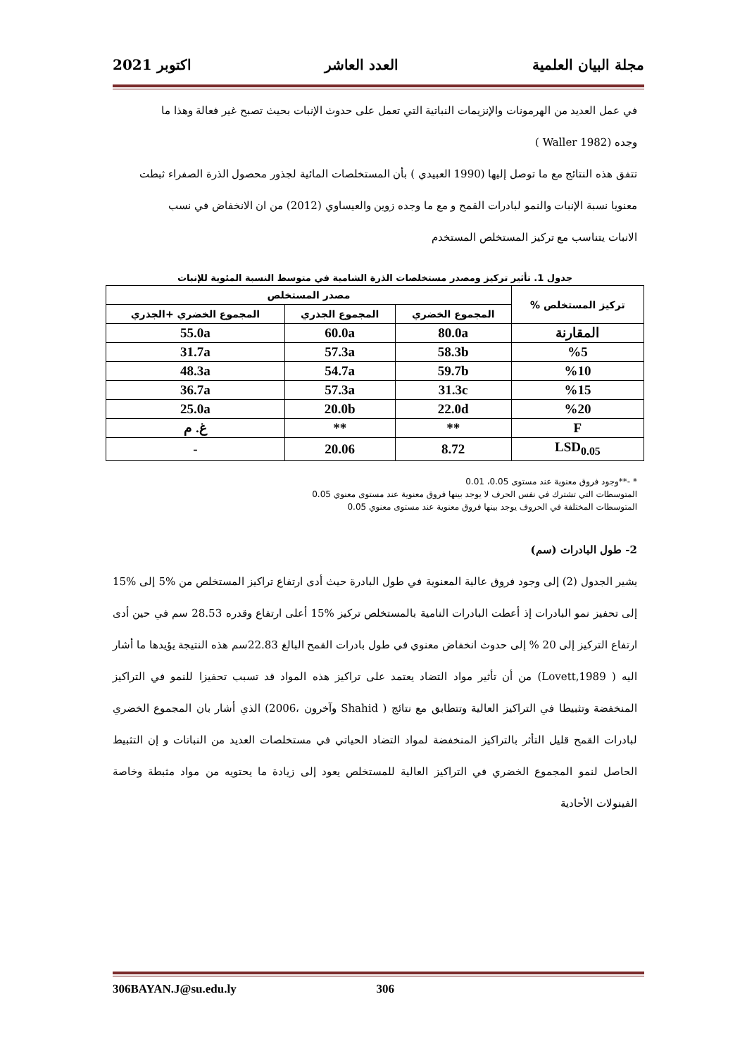مجلة البيان العلمية العدد العاشر اكتوبر 2021
في عمل العديد من الهرمونات والإنزيمات النباتية التي تعمل على حدوث الإنبات بحيث تصبح غير فعالة وهذا ما
وجده (Waller 1982 )
تتفق هذه النتائج مع ما توصل إليها (1990 العبيدي ) بأن المستخلصات المائية لجذور محصول الذرة الصفراء ثبطت
معنويا نسبة الإنبات والنمو لبادرات القمح و مع ما وجده زوين والعيساوي (2012) من ان الانخفاض في نسب
الانبات يتناسب مع تركيز المستخلص المستخدم
جدول 1. تأثير تركيز ومصدر مستخلصات الذرة الشامية في متوسط النسبة المئوية للإنبات
| تركيز المستخلص % | مصدر المستخلص | | |
| --- | --- | --- | --- |
| | المجموع الخضري | المجموع الجذري | المجموع الخضري +الجذري |
| المقارنة | 80.0a | 60.0a | 55.0a |
| %5 | 58.3b | 57.3a | 31.7a |
| %10 | 59.7b | 54.7a | 48.3a |
| %15 | 31.3c | 57.3a | 36.7a |
| %20 | 22.0d | 20.0b | 25.0a |
| F | ** | ** | غ. م |
| LSD<sub>0.05</sub> | 8.72 | 20.06 | - |
* -**وجود فروق معنوية عند مستوى 0.05، 0.01
المتوسطات التي تشترك في نفس الحرف لا يوجد بينها فروق معنوية عند مستوى معنوي 0.05
المتوسطات المختلفة في الحروف يوجد بينها فروق معنوية عند مستوى معنوي 0.05
2- طول البادرات (سم)
يشير الجدول (2) إلى وجود فروق عالية المعنوية في طول البادرة حيث أدى ارتفاع تراكيز المستخلص من %5 إلى %15 إلى تحفيز نمو البادرات إذ أعطت البادرات النامية بالمستخلص تركيز %15 أعلى ارتفاع وقدره 28.53 سم في حين أدى ارتفاع التركيز إلى 20 % إلى حدوث انخفاض معنوي في طول بادرات القمح البالغ 22.83سم هذه النتيجة يؤيدها ما أشار اليه ( Lovett,1989) من أن تأثير مواد التضاد يعتمد على تراكيز هذه المواد قد تسبب تحفيزا للنمو في التراكيز المنخفضة وتثبيطا في التراكيز العالية وتتطابق مع نتائج ( Shahid وآخرون ،2006) الذي أشار بان المجموع الخضري لبادرات القمح قليل التأثر بالتراكيز المنخفضة لمواد التضاد الحياتي في مستخلصات العديد من النباتات و إن التثبيط الحاصل لنمو المجموع الخضري في التراكيز العالية للمستخلص يعود إلى زيادة ما يحتويه من مواد مثبطة وخاصة الفينولات الأحادية
306BAYAN.J@su.edu.ly 306